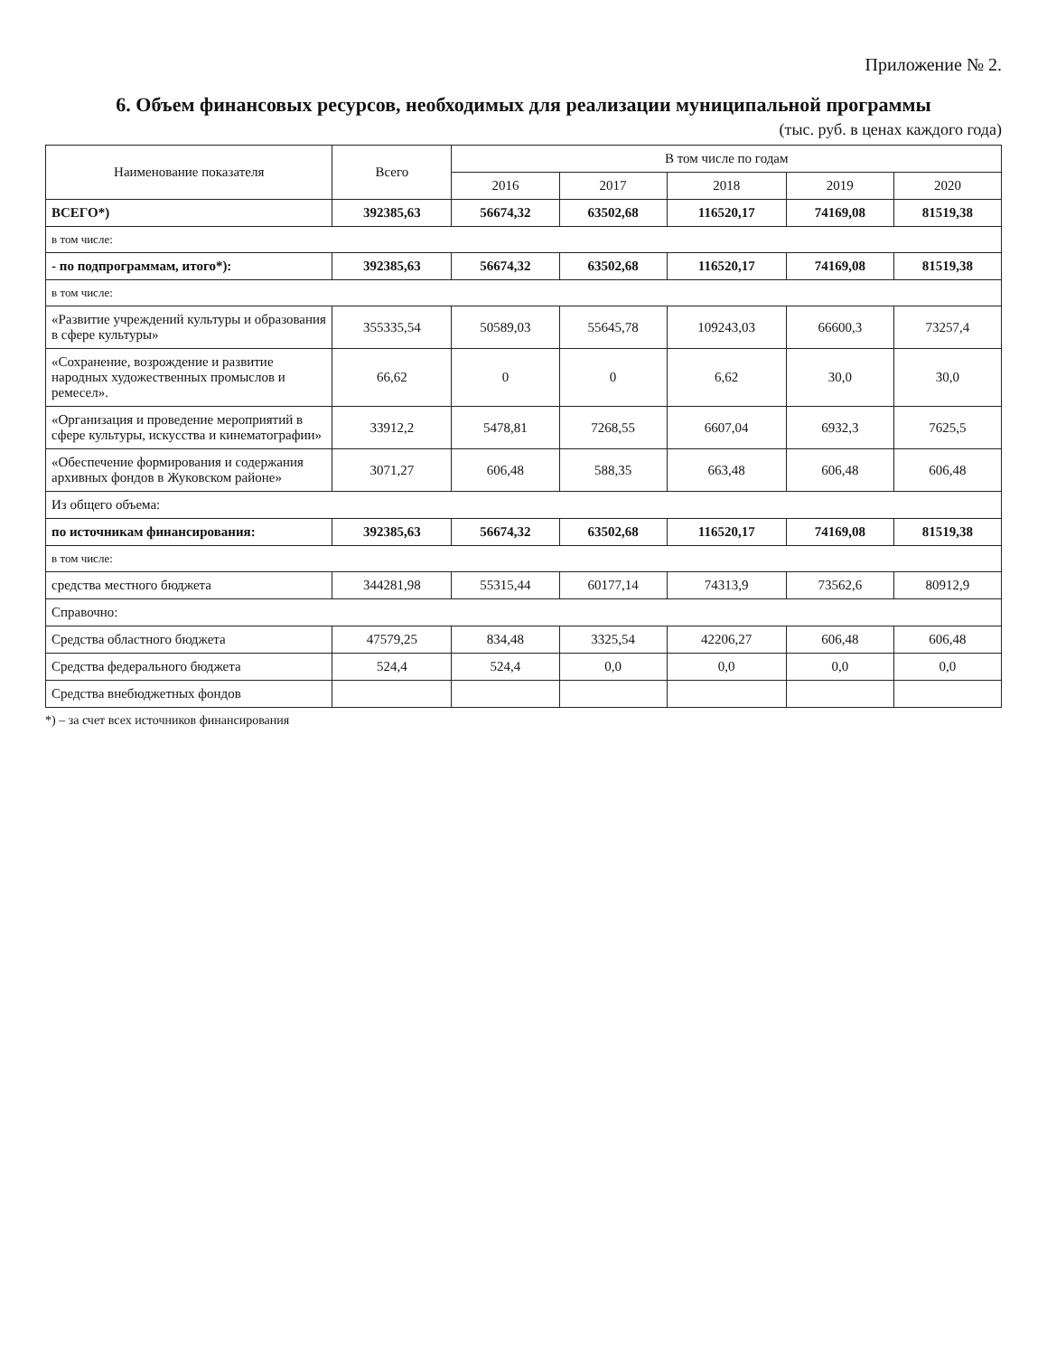Приложение № 2.
6. Объем финансовых ресурсов, необходимых для реализации муниципальной программы
(тыс. руб. в ценах каждого года)
| Наименование показателя | Всего | В том числе по годам | | | | |
| --- | --- | --- | --- | --- | --- | --- |
| | | 2016 | 2017 | 2018 | 2019 | 2020 |
| ВСЕГО*) | 392385,63 | 56674,32 | 63502,68 | 116520,17 | 74169,08 | 81519,38 |
| в том числе: | | | | | | |
| - по подпрограммам, итого*): | 392385,63 | 56674,32 | 63502,68 | 116520,17 | 74169,08 | 81519,38 |
| в том числе: | | | | | | |
| «Развитие учреждений культуры и образования в сфере культуры» | 355335,54 | 50589,03 | 55645,78 | 109243,03 | 66600,3 | 73257,4 |
| «Сохранение, возрождение и развитие народных художественных промыслов и ремесел». | 66,62 | 0 | 0 | 6,62 | 30,0 | 30,0 |
| «Организация и проведение мероприятий в сфере культуры, искусства и кинематографии» | 33912,2 | 5478,81 | 7268,55 | 6607,04 | 6932,3 | 7625,5 |
| «Обеспечение формирования и содержания архивных фондов в Жуковском районе» | 3071,27 | 606,48 | 588,35 | 663,48 | 606,48 | 606,48 |
| Из общего объема: | | | | | | |
| по источникам финансирования: | 392385,63 | 56674,32 | 63502,68 | 116520,17 | 74169,08 | 81519,38 |
| в том числе: | | | | | | |
| средства местного бюджета | 344281,98 | 55315,44 | 60177,14 | 74313,9 | 73562,6 | 80912,9 |
| Справочно: | | | | | | |
| Средства областного бюджета | 47579,25 | 834,48 | 3325,54 | 42206,27 | 606,48 | 606,48 |
| Средства федерального бюджета | 524,4 | 524,4 | 0,0 | 0,0 | 0,0 | 0,0 |
| Средства внебюджетных фондов | | | | | | |
*) – за счет всех источников финансирования